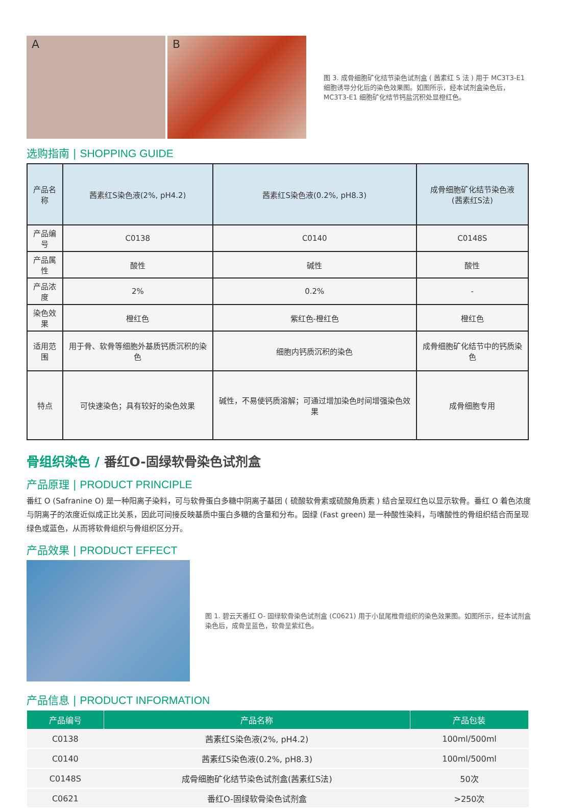A B
图 3. 成骨细胞矿化结节染色试剂盒 ( 茜素红 S 法 ) 用于 MC3T3-E1 细胞诱导分化后的染色效果图。如图所示，经本试剂盒染色后，MC3T3-E1 细胞矿化结节钙盐沉积处显橙红色。
选购指南 | SHOPPING GUIDE
| 产品名称 | 茜素红S染色液(2%, pH4.2) | 茜素红S染色液(0.2%, pH8.3) | 成骨细胞矿化结节染色液 (茜素红S法) |
| --- | --- | --- | --- |
| 产品编号 | C0138 | C0140 | C0148S |
| 产品属性 | 酸性 | 碱性 | 酸性 |
| 产品浓度 | 2% | 0.2% | - |
| 染色效果 | 橙红色 | 紫红色-橙红色 | 橙红色 |
| 适用范围 | 用于骨、软骨等细胞外基质钙质沉积的染色 | 细胞内钙质沉积的染色 | 成骨细胞矿化结节中的钙质染色 |
| 特点 | 可快速染色；具有较好的染色效果 | 碱性，不易使钙质溶解；可通过增加染色时间增强染色效果 | 成骨细胞专用 |
骨组织染色 / 番红O-固绿软骨染色试剂盒
产品原理 | PRODUCT PRINCIPLE
番红 O (Safranine O) 是一种阳离子染料，可与软骨蛋白多糖中阴离子基团 ( 硫酸软骨素或硫酸角质素 ) 结合呈现红色以显示软骨。番红 O 着色浓度与阴离子的浓度近似成正比关系，因此可间接反映基质中蛋白多糖的含量和分布。固绿 (Fast green) 是一种酸性染料，与嗜酸性的骨组织结合而呈现绿色或蓝色，从而将软骨组织与骨组织区分开。
产品效果 | PRODUCT EFFECT
图 1. 碧云天番红 O- 固绿软骨染色试剂盒 (C0621) 用于小鼠尾椎骨组织的染色效果图。如图所示，经本试剂盒染色后，成骨呈蓝色，软骨呈紫红色。
产品信息 | PRODUCT INFORMATION
| 产品编号 | 产品名称 | 产品包装 |
| --- | --- | --- |
| C0138 | 茜素红S染色液(2%, pH4.2) | 100ml/500ml |
| C0140 | 茜素红S染色液(0.2%, pH8.3) | 100ml/500ml |
| C0148S | 成骨细胞矿化结节染色试剂盒(茜素红S法) | 50次 |
| C0621 | 番红O-固绿软骨染色试剂盒 | >250次 |